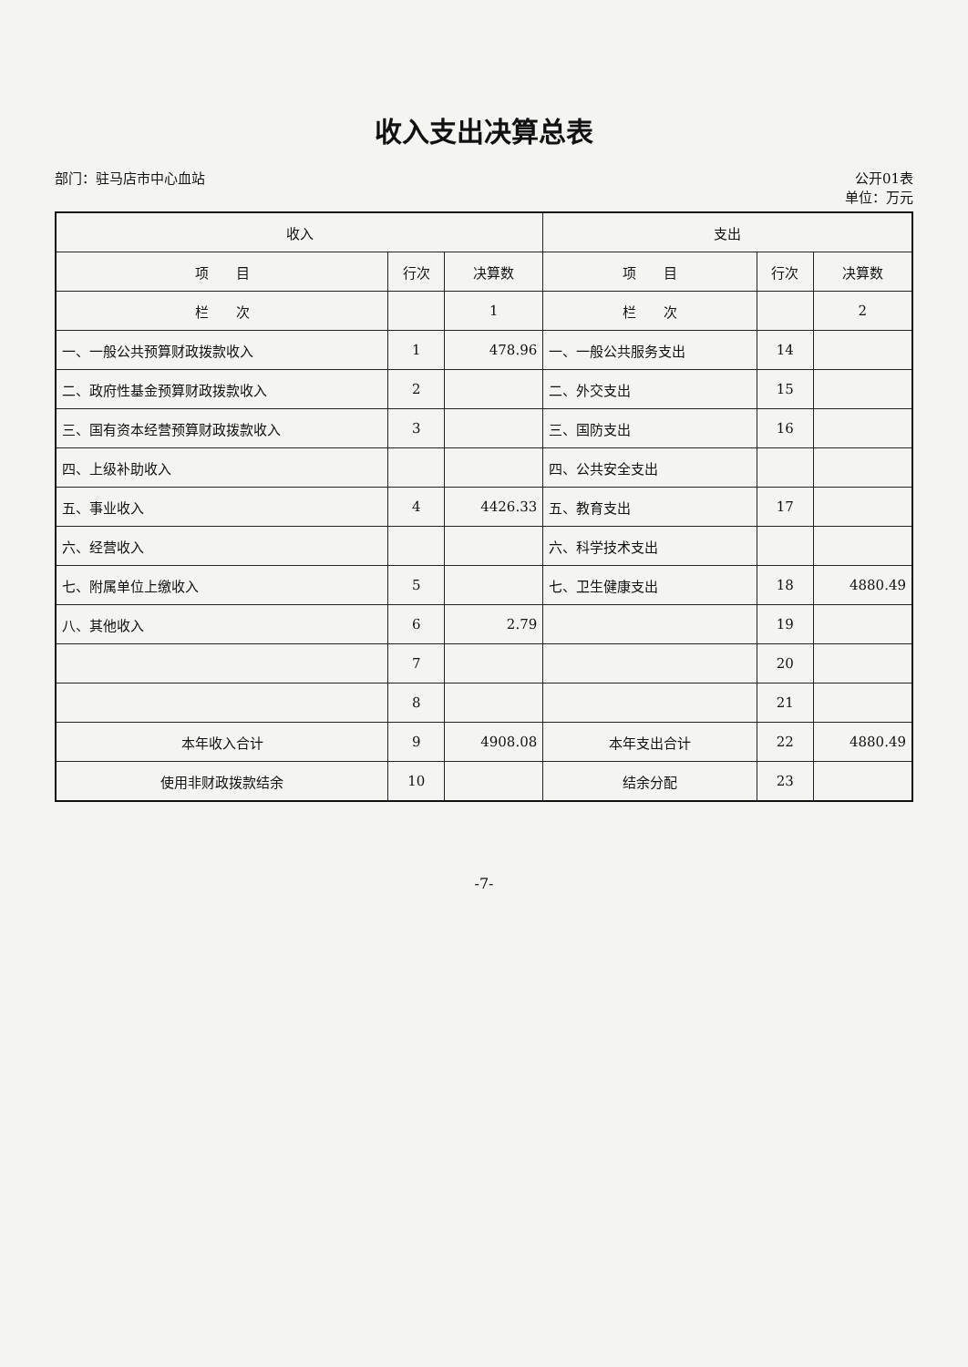收入支出决算总表
部门：驻马店市中心血站 公开01表
单位：万元
| 收入 | | | 支出 | | |
| --- | --- | --- | --- | --- | --- |
| 项 目 | 行次 | 决算数 | 项 目 | 行次 | 决算数 |
| 栏 次 | | 1 | 栏 次 | | 2 |
| 一、一般公共预算财政拨款收入 | 1 | 478.96 | 一、一般公共服务支出 | 14 | |
| 二、政府性基金预算财政拨款收入 | 2 | | 二、外交支出 | 15 | |
| 三、国有资本经营预算财政拨款收入 | 3 | | 三、国防支出 | 16 | |
| 四、上级补助收入 | | | 四、公共安全支出 | | |
| 五、事业收入 | 4 | 4426.33 | 五、教育支出 | 17 | |
| 六、经营收入 | | | 六、科学技术支出 | | |
| 七、附属单位上缴收入 | 5 | | 七、卫生健康支出 | 18 | 4880.49 |
| 八、其他收入 | 6 | 2.79 | | 19 | |
| | 7 | | | 20 | |
| | 8 | | | 21 | |
| 本年收入合计 | 9 | 4908.08 | 本年支出合计 | 22 | 4880.49 |
| 使用非财政拨款结余 | 10 | | 结余分配 | 23 | |
-7-